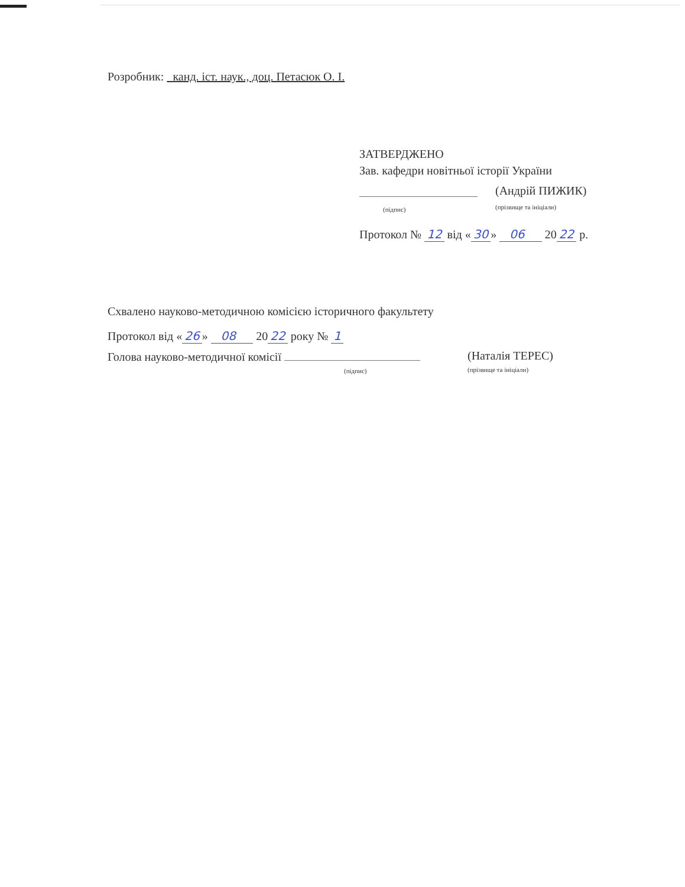Розробник: канд. іст. наук., доц. Петасюк О. І.
ЗАТВЕРДЖЕНО
Зав. кафедри новітньої історії України
(підпис)
(Андрій ПИЖИК)
(прізвище та ініціали)
Протокол № 12 від « 30 » 06 20 22 р.
Схвалено науково-методичною комісією історичного факультету
Протокол від « 26 » 08 20 22 року № 1
Голова науково-методичної комісії
(підпис)
(Наталія ТЕРЕС)
(прізвище та ініціали)